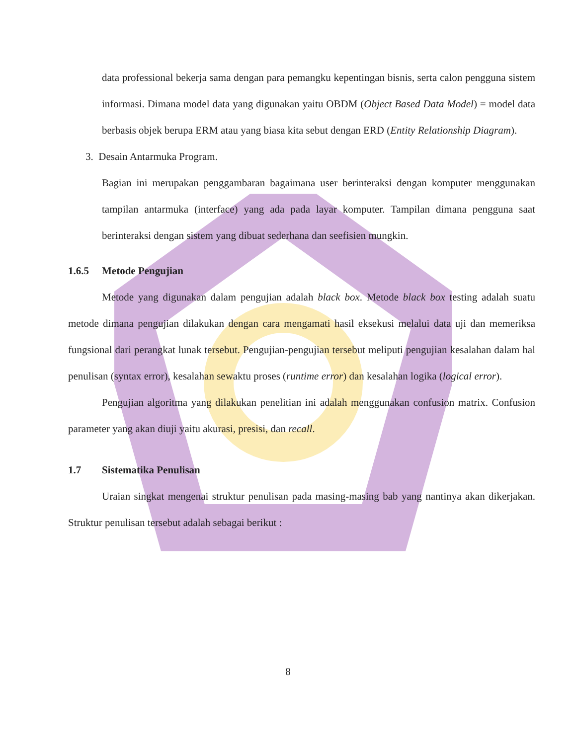data professional bekerja sama dengan para pemangku kepentingan bisnis, serta calon pengguna sistem informasi. Dimana model data yang digunakan yaitu OBDM (Object Based Data Model) = model data berbasis objek berupa ERM atau yang biasa kita sebut dengan ERD (Entity Relationship Diagram).
3. Desain Antarmuka Program.
Bagian ini merupakan penggambaran bagaimana user berinteraksi dengan komputer menggunakan tampilan antarmuka (interface) yang ada pada layar komputer. Tampilan dimana pengguna saat berinteraksi dengan sistem yang dibuat sederhana dan seefisien mungkin.
1.6.5 Metode Pengujian
Metode yang digunakan dalam pengujian adalah black box. Metode black box testing adalah suatu metode dimana pengujian dilakukan dengan cara mengamati hasil eksekusi melalui data uji dan memeriksa fungsional dari perangkat lunak tersebut. Pengujian-pengujian tersebut meliputi pengujian kesalahan dalam hal penulisan (syntax error), kesalahan sewaktu proses (runtime error) dan kesalahan logika (logical error).
Pengujian algoritma yang dilakukan penelitian ini adalah menggunakan confusion matrix. Confusion parameter yang akan diuji yaitu akurasi, presisi, dan recall.
1.7 Sistematika Penulisan
Uraian singkat mengenai struktur penulisan pada masing-masing bab yang nantinya akan dikerjakan. Struktur penulisan tersebut adalah sebagai berikut :
8